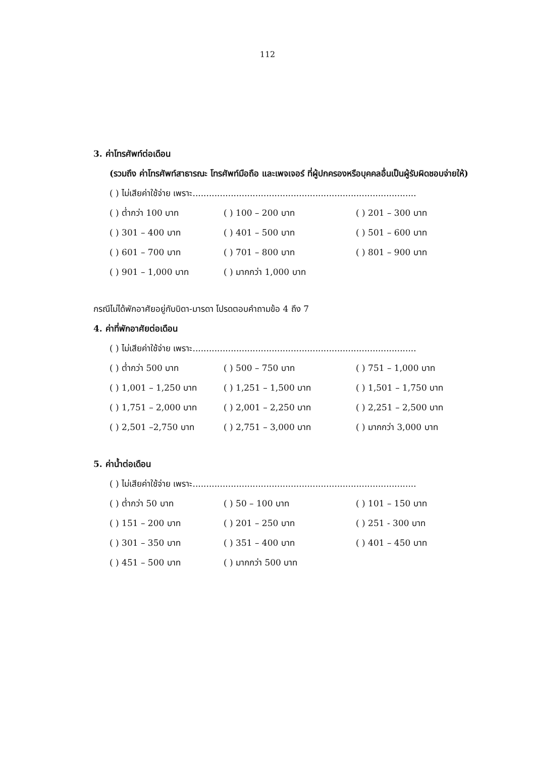112
3. ค่าโทรศัพท์ต่อเดือน
(รวมถึง ค่าโทรศัพท์สาธารณะ โทรศัพท์มือถือ และเพจเจอร์ ที่ผู้ปกครองหรือบุคคลอื่นเป็นผู้รับผิดชอบจ่ายให้)
( ) ไม่เสียค่าใช้จ่าย เพราะ..................................................................................
( ) ต่ำกว่า 100 บาท ( ) 100 – 200 บาท ( ) 201 – 300 บาท
( ) 301 – 400 บาท ( ) 401 – 500 บาท ( ) 501 – 600 บาท
( ) 601 – 700 บาท ( ) 701 – 800 บาท ( ) 801 – 900 บาท
( ) 901 – 1,000 บาท ( ) มากกว่า 1,000 บาท
กรณีไม่ได้พักอาศัยอยู่กับบิดา-มารดา โปรดตอบคำถามข้อ 4 ถึง 7
4. ค่าที่พักอาศัยต่อเดือน
( ) ไม่เสียค่าใช้จ่าย เพราะ..................................................................................
( ) ต่ำกว่า 500 บาท ( ) 500 – 750 บาท ( ) 751 – 1,000 บาท
( ) 1,001 – 1,250 บาท ( ) 1,251 – 1,500 บาท ( ) 1,501 – 1,750 บาท
( ) 1,751 – 2,000 บาท ( ) 2,001 – 2,250 บาท ( ) 2,251 – 2,500 บาท
( ) 2,501 –2,750 บาท ( ) 2,751 – 3,000 บาท ( ) มากกว่า 3,000 บาท
5. ค่าน้ำต่อเดือน
( ) ไม่เสียค่าใช้จ่าย เพราะ..................................................................................
( ) ต่ำกว่า 50 บาท ( ) 50 – 100 บาท ( ) 101 – 150 บาท
( ) 151 – 200 บาท ( ) 201 – 250 บาท ( ) 251 - 300 บาท
( ) 301 – 350 บาท ( ) 351 – 400 บาท ( ) 401 – 450 บาท
( ) 451 – 500 บาท ( ) มากกว่า 500 บาท